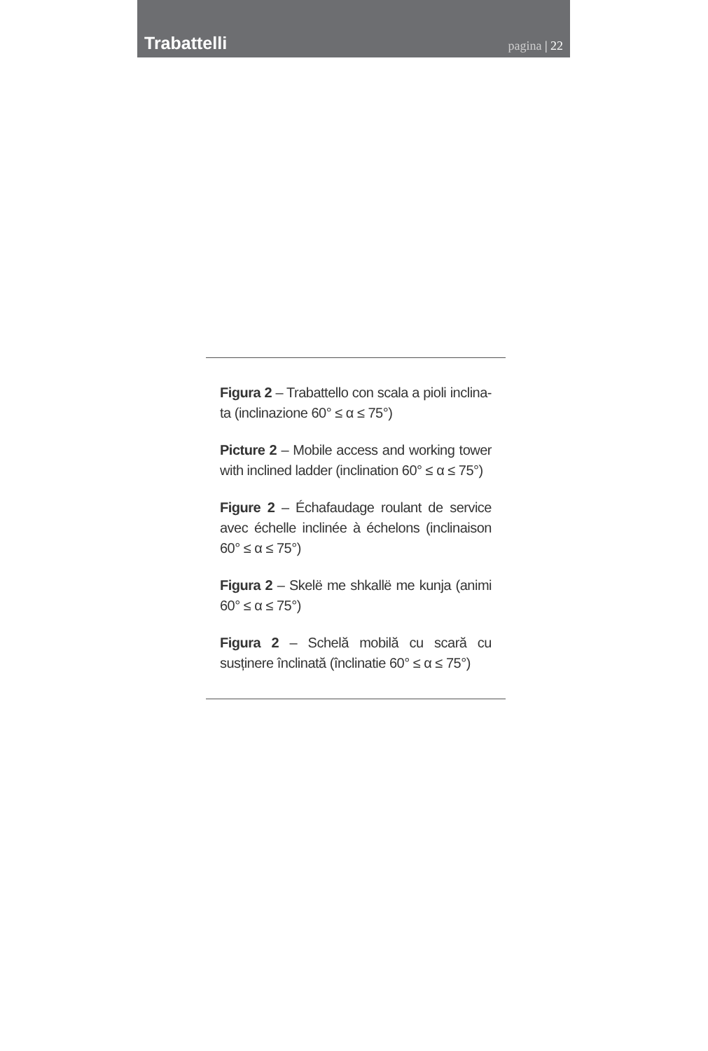Trabattelli
pagina | 22
Figura 2 – Trabattello con scala a pioli inclina-ta (inclinazione 60° ≤ α ≤ 75°)
Picture 2 – Mobile access and working tower with inclined ladder (inclination 60° ≤ α ≤ 75°)
Figure 2 – Échafaudage roulant de service avec échelle inclinée à échelons (inclinaison 60° ≤ α ≤ 75°)
Figura 2 – Skelë me shkallë me kunja (animi 60° ≤ α ≤ 75°)
Figura 2 – Schelă mobilă cu scară cu susținere înclinată (înclinatie 60° ≤ α ≤ 75°)